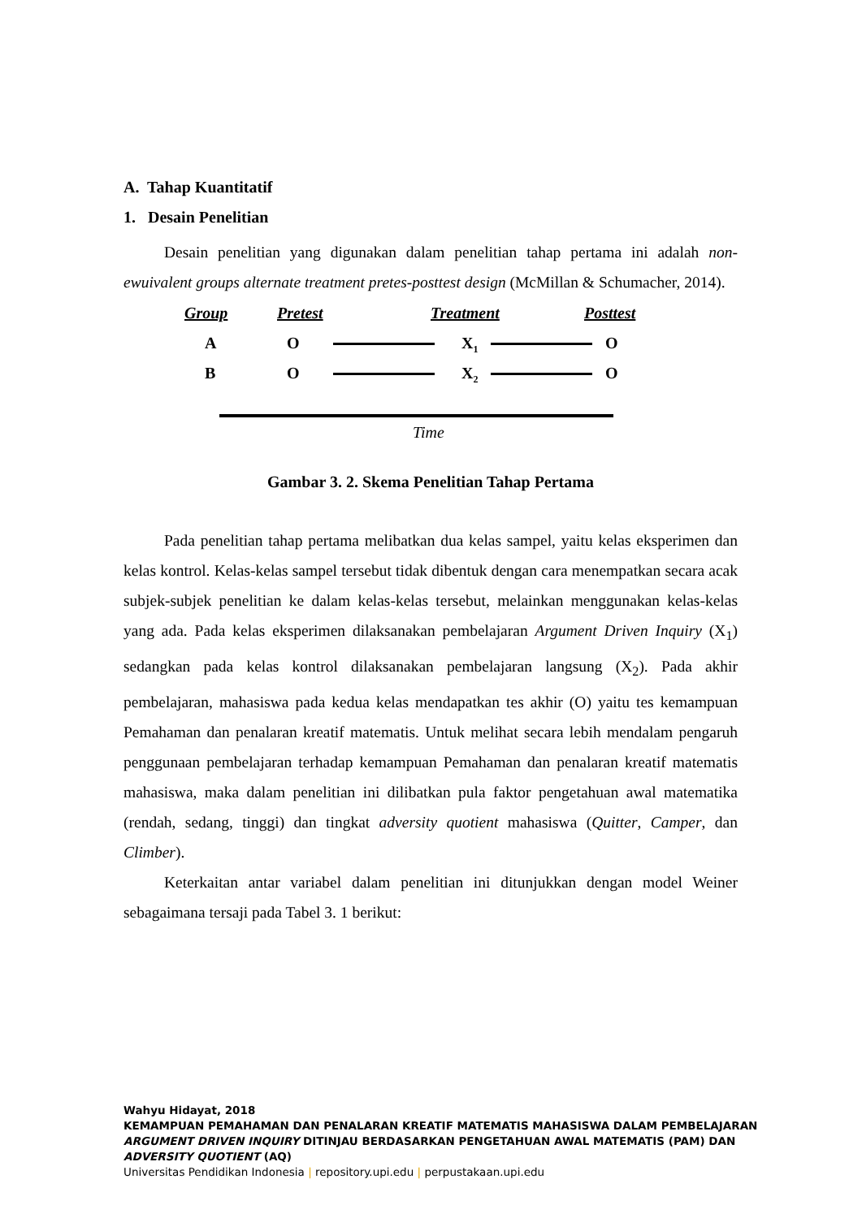A. Tahap Kuantitatif
1. Desain Penelitian
Desain penelitian yang digunakan dalam penelitian tahap pertama ini adalah non-ewuivalent groups alternate treatment pretes-posttest design (McMillan & Schumacher, 2014).
Group Pretest Treatment Posttest
A O X<sub>1</sub> O
B O X<sub>2</sub> O
Time
Gambar 3. 2. Skema Penelitian Tahap Pertama
Pada penelitian tahap pertama melibatkan dua kelas sampel, yaitu kelas eksperimen dan kelas kontrol. Kelas-kelas sampel tersebut tidak dibentuk dengan cara menempatkan secara acak subjek-subjek penelitian ke dalam kelas-kelas tersebut, melainkan menggunakan kelas-kelas yang ada. Pada kelas eksperimen dilaksanakan pembelajaran Argument Driven Inquiry (X<sub>1</sub>) sedangkan pada kelas kontrol dilaksanakan pembelajaran langsung (X<sub>2</sub>). Pada akhir pembelajaran, mahasiswa pada kedua kelas mendapatkan tes akhir (O) yaitu tes kemampuan Pemahaman dan penalaran kreatif matematis. Untuk melihat secara lebih mendalam pengaruh penggunaan pembelajaran terhadap kemampuan Pemahaman dan penalaran kreatif matematis mahasiswa, maka dalam penelitian ini dilibatkan pula faktor pengetahuan awal matematika (rendah, sedang, tinggi) dan tingkat adversity quotient mahasiswa (Quitter, Camper, dan Climber).
Keterkaitan antar variabel dalam penelitian ini ditunjukkan dengan model Weiner sebagaimana tersaji pada Tabel 3. 1 berikut:
Wahyu Hidayat, 2018
KEMAMPUAN PEMAHAMAN DAN PENALARAN KREATIF MATEMATIS MAHASISWA DALAM PEMBELAJARAN
ARGUMENT DRIVEN INQUIRY DITINJAU BERDASARKAN PENGETAHUAN AWAL MATEMATIS (PAM) DAN
ADVERSITY QUOTIENT (AQ)
Universitas Pendidikan Indonesia | repository.upi.edu | perpustakaan.upi.edu